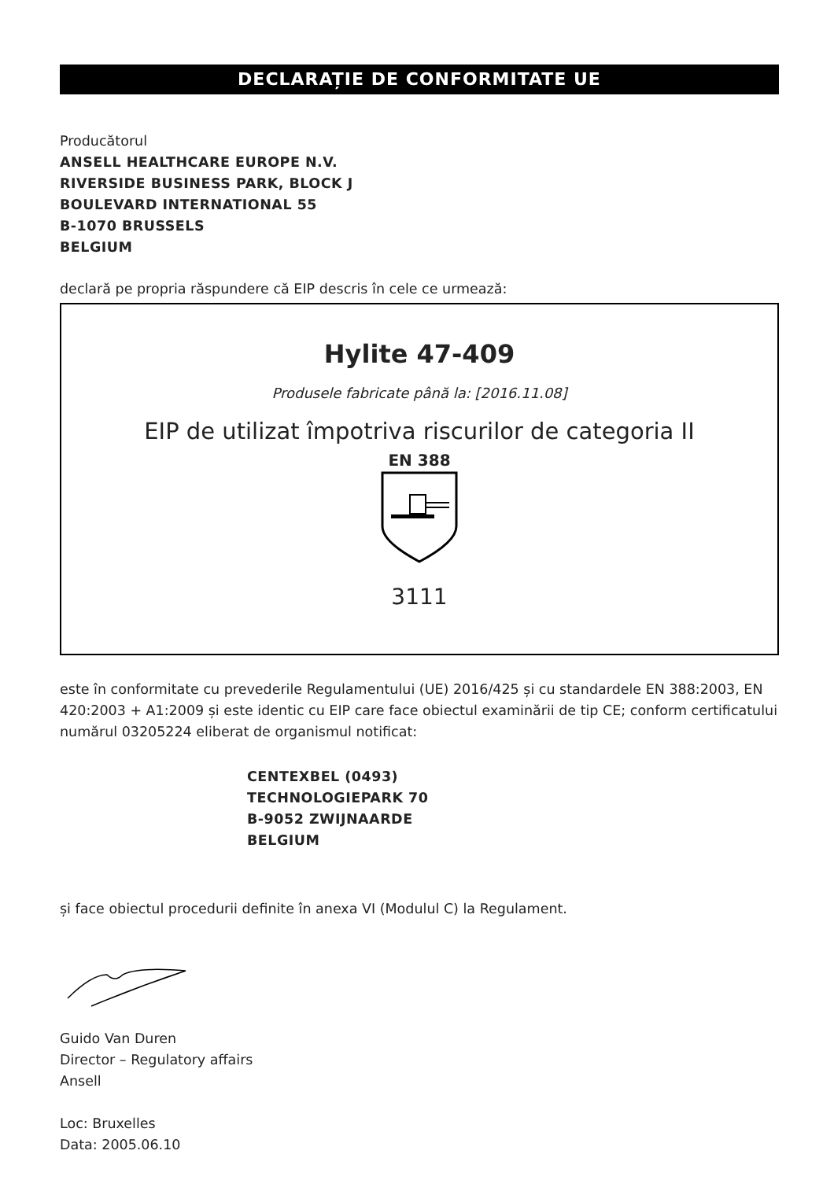DECLARAȚIE DE CONFORMITATE UE
Producătorul
ANSELL HEALTHCARE EUROPE N.V.
RIVERSIDE BUSINESS PARK, BLOCK J
BOULEVARD INTERNATIONAL 55
B-1070 BRUSSELS
BELGIUM
declară pe propria răspundere că EIP descris în cele ce urmează:
Hylite 47-409
Produsele fabricate până la: [2016.11.08]
EIP de utilizat împotriva riscurilor de categoria II
EN 388
3111
este în conformitate cu prevederile Regulamentului (UE) 2016/425 și cu standardele EN 388:2003, EN 420:2003 + A1:2009 și este identic cu EIP care face obiectul examinării de tip CE; conform certificatului numărul 03205224 eliberat de organismul notificat:
CENTEXBEL (0493)
TECHNOLOGIEPARK 70
B-9052 ZWIJNAARDE
BELGIUM
și face obiectul procedurii definite în anexa VI (Modulul C) la Regulament.
Guido Van Duren
Director – Regulatory affairs
Ansell
Loc: Bruxelles
Data: 2005.06.10